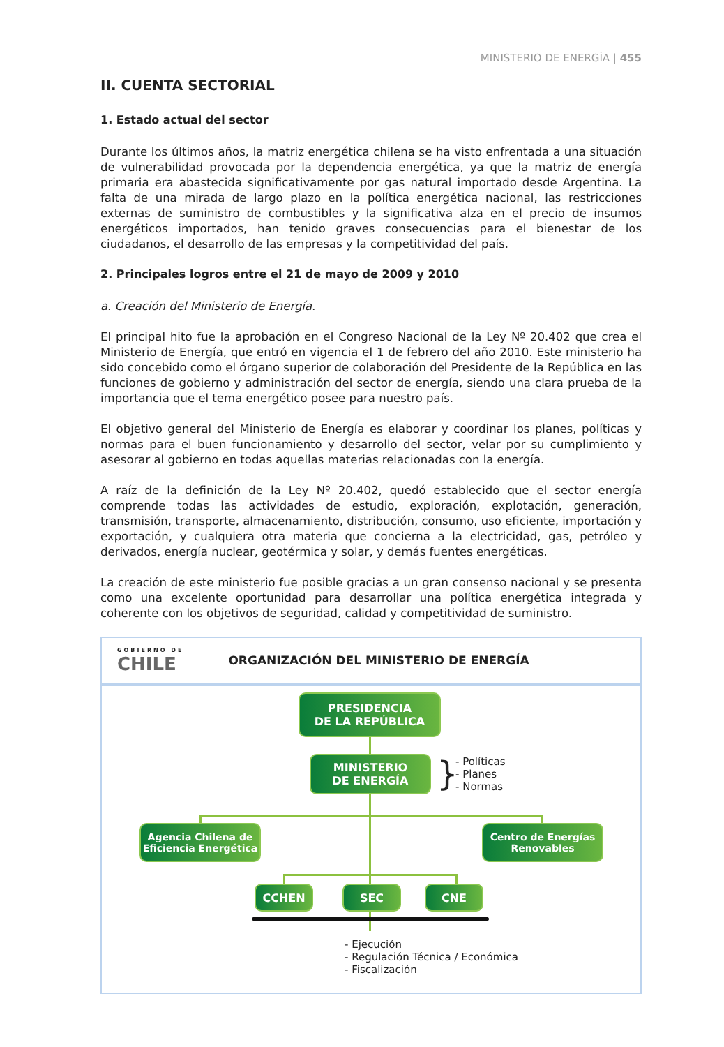MINISTERIO DE ENERGÍA | 455
II. CUENTA SECTORIAL
1. Estado actual del sector
Durante los últimos años, la matriz energética chilena se ha visto enfrentada a una situación de vulnerabilidad provocada por la dependencia energética, ya que la matriz de energía primaria era abastecida significativamente por gas natural importado desde Argentina. La falta de una mirada de largo plazo en la política energética nacional, las restricciones externas de suministro de combustibles y la significativa alza en el precio de insumos energéticos importados, han tenido graves consecuencias para el bienestar de los ciudadanos, el desarrollo de las empresas y la competitividad del país.
2. Principales logros entre el 21 de mayo de 2009 y 2010
a. Creación del Ministerio de Energía.
El principal hito fue la aprobación en el Congreso Nacional de la Ley Nº 20.402 que crea el Ministerio de Energía, que entró en vigencia el 1 de febrero del año 2010. Este ministerio ha sido concebido como el órgano superior de colaboración del Presidente de la República en las funciones de gobierno y administración del sector de energía, siendo una clara prueba de la importancia que el tema energético posee para nuestro país.
El objetivo general del Ministerio de Energía es elaborar y coordinar los planes, políticas y normas para el buen funcionamiento y desarrollo del sector, velar por su cumplimiento y asesorar al gobierno en todas aquellas materias relacionadas con la energía.
A raíz de la definición de la Ley Nº 20.402, quedó establecido que el sector energía comprende todas las actividades de estudio, exploración, explotación, generación, transmisión, transporte, almacenamiento, distribución, consumo, uso eficiente, importación y exportación, y cualquiera otra materia que concierna a la electricidad, gas, petróleo y derivados, energía nuclear, geotérmica y solar, y demás fuentes energéticas.
La creación de este ministerio fue posible gracias a un gran consenso nacional y se presenta como una excelente oportunidad para desarrollar una política energética integrada y coherente con los objetivos de seguridad, calidad y competitividad de suministro.
GOBIERNO DE
CHILE
ORGANIZACIÓN DEL MINISTERIO DE ENERGÍA
PRESIDENCIA
DE LA REPÚBLICA
MINISTERIO
DE ENERGÍA
}
- Políticas
- Planes
- Normas
Agencia Chilena de
Eficiencia Energética
Centro de Energías
Renovables
CCHEN SEC CNE
- Ejecución
- Regulación Técnica / Económica
- Fiscalización